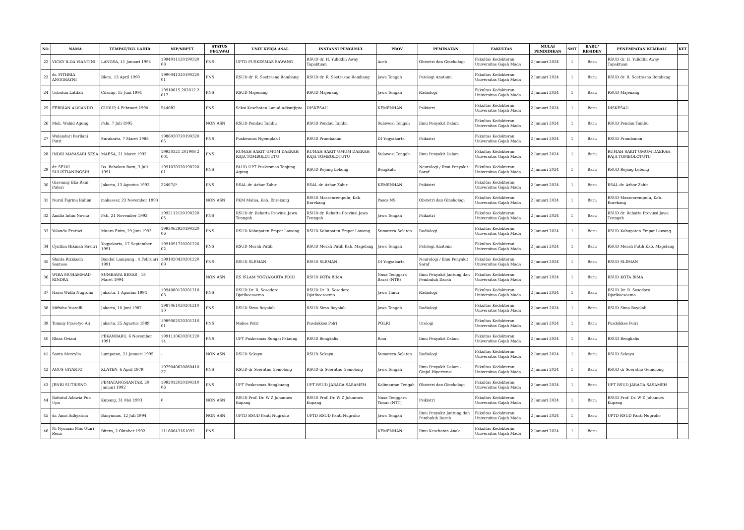| NO. | NAMA | TEMPAT/TGL LAHIR | NIP/NRPTT | STATUS PEGAWAI | UNIT KERJA ASAL | INSTANSI PENGUSUL | PROV | PEMINATAN | FAKULTAS | MULAI PENDIDIKAN | SMT | BARU/ RESIDEN | PENEMPATAN KEMBALI | KET |
| --- | --- | --- | --- | --- | --- | --- | --- | --- | --- | --- | --- | --- | --- | --- |
| 22 | VICKY ILDA VIANTINI | LANGSA, 11 Januari 1994 | 1994011120190320 08 | PNS | UPTD PUSKESMAS SAWANG | RSUD dr. H. Yuliddin Away Tapaktuan | Aceh | Obstetri dan Ginekologi | Fakultas Kedokteran Universitas Gajah Mada | 2 Januari 2024 | 1 | Baru | RSUD dr. H. Yuliddin Away Tapaktuan | |
| 23 | dr. FITHRIA ANGGRAYNI | Blora, 13 April 1990 | 1990041320190220 01 | PNS | RSUD dr. R. Soetrasno Rembang | RSUD dr. R. Soetrasno Rembang | Jawa Tengah | Patologi Anatomi | Fakultas Kedokteran Universitas Gajah Mada | 2 Januari 2024 | 1 | Baru | RSUD dr. R. Soetrasno Rembang | |
| 24 | Usbatun Latifah | Cilacap, 15 Juni 1991 | 19910615 202012 2 017 | PNS | RSUD Majenang | RSUD Majenang | Jawa Tengah | Radiologi | Fakultas Kedokteran Universitas Gajah Mada | 2 Januari 2024 | 1 | Baru | RSUD Majenang | |
| 25 | FEBRIAN ALVIANDO | CURUP, 4 Februari 1990 | 544082 | PNS | Seksi Kesehatan Lanud Adisutjipto | DISKESAU | KEMENHAN | Psikiatri | Fakultas Kedokteran Universitas Gajah Mada | 2 Januari 2024 | 1 | Baru | DISKESAU | |
| 26 | Moh. Wahid Agung | Palu, 7 Juli 1995 | | NON ASN | RSUD Pendau Tambu | RSUD Pendau Tambu | Sulawesi Tengah | Ilmu Penyakit Dalam | Fakultas Kedokteran Universitas Gajah Mada | 2 Januari 2024 | 1 | Baru | RSUD Pendau Tambu | |
| 27 | Wulandari Berliani Putri | Surakarta, 7 Maret 1986 | 1986030720190320 05 | PNS | Puskesmas Ngemplak I | RSUD Prambanan | DI Yogyakarta | Psikiatri | Fakultas Kedokteran Universitas Gajah Mada | 2 Januari 2024 | 1 | Baru | RSUD Prambanan | |
| 28 | INDRI MAYASARI SESA | MAESA, 21 Maret 1992 | 19920321 201908 2 001 | PNS | RUMAH SAKIT UMUM DAERAH RAJA TOMBOLOTUTU | RUMAH SAKIT UMUM DAERAH RAJA TOMBOLOTUTU | Sulawesi Tengah | Ilmu Penyakit Dalam | Fakultas Kedokteran Universitas Gajah Mada | 2 Januari 2024 | 1 | Baru | RUMAH SAKIT UMUM DAERAH RAJA TOMBOLOTUTU | |
| 29 | dr. SELVI SULISTIANINGSIH | Ds. Babakan Baru, 3 Juli 1991 | 1991070320190220 01 | PNS | BLUD UPT Puskesmas Tanjung Agung | RSUD Rejang Lebong | Bengkulu | Neurologi / Ilmu Penyakit Saraf | Fakultas Kedokteran Universitas Gajah Mada | 2 Januari 2024 | 1 | Baru | RSUD Rejang Lebong | |
| 30 | Giavanny Eka Rani Puteri | Jakarta, 13 Agustus 1992 | 22467/P | PNS | RSAL dr. Azhar Zahir | RSAL dr. Azhar Zahir | KEMENHAN | Psikiatri | Fakultas Kedokteran Universitas Gajah Mada | 2 Januari 2024 | 1 | Baru | RSAL dr. Azhar Zahir | |
| 31 | Nurul Fajrina Rahim | makassar, 23 November 1993 | | NON ASN | PKM Malua, Kab. Enrekang | RSUD Massenrempulu, Kab. Enrekang | Pasca NS | Obstetri dan Ginekologi | Fakultas Kedokteran Universitas Gajah Mada | 2 Januari 2024 | 1 | Baru | RSUD Massenrempulu, Kab. Enrekang | |
| 32 | Amilia Intan Novita | Pati, 21 November 1992 | 1992112120190220 05 | PNS | RSUD dr. Rehatta Provinsi Jawa Tenngah | RSUD dr. Rehatta Provinsi Jawa Tenngah | Jawa Tengah | Psikiatri | Fakultas Kedokteran Universitas Gajah Mada | 2 Januari 2024 | 1 | Baru | RSUD dr. Rehatta Provinsi Jawa Tenngah | |
| 33 | Yolanda Fratiwi | Muara Enim, 29 Juni 1993 | 1993062920190320 06 | PNS | RSUD Kabupaten Empat Lawang | RSUD Kabupaten Empat Lawang | Sumatera Selatan | Radiologi | Fakultas Kedokteran Universitas Gajah Mada | 2 Januari 2024 | 1 | Baru | RSUD Kabupaten Empat Lawang | |
| 34 | Cynthia Hikmah Savitri | Yogyakarta, 17 September 1991 | 1991091720201220 02 | PNS | RSUD Merah Putih | RSUD Merah Putih Kab. Magelang | Jawa Tengah | Patologi Anatomi | Fakultas Kedokteran Universitas Gajah Mada | 2 Januari 2024 | 1 | Baru | RSUD Merah Putih Kab. Magelang | |
| 35 | Shinta Rizkiasih Santoso | Bandar Lampung , 4 Februari 1991 | 1991020420201220 09 | PNS | RSUD SLEMAN | RSUD SLEMAN | DI Yogyakarta | Neurologi / Ilmu Penyakit Saraf | Fakultas Kedokteran Universitas Gajah Mada | 2 Januari 2024 | 1 | Baru | RSUD SLEMAN | |
| 36 | WIRA MUHAMMAD RINDRA | SUMBAWA BESAR , 18 Maret 1994 | | NON ASN | RS ISLAM YOGYAKARTA PDHI | RSUD KOTA BIMA | Nusa Tenggara Barat (NTB) | Ilmu Penyakit Jantung dan Pembuluh Darah | Fakultas Kedokteran Universitas Gajah Mada | 2 Januari 2024 | 1 | Baru | RSUD KOTA BIMA | |
| 37 | Hario Widhi Nugroho | Jakarta, 1 Agustus 1994 | 1994080120201210 03 | PNS | RSUD Dr. R. Sosodoro Djatikoesoemo | RSUD Dr. R. Sosodoro Djatikoesoemo | Jawa Timur | Radiologi | Fakultas Kedokteran Universitas Gajah Mada | 2 Januari 2024 | 1 | Baru | RSUD Dr. R. Sosodoro Djatikoesoemo | |
| 38 | Miftaha Yusrafli | Jakarta, 10 Juni 1987 | 1987061020201210 10 | PNS | RSUD Simo Boyolali | RSUD Simo Boyolali | Jawa Tengah | Radiologi | Fakultas Kedokteran Universitas Gajah Mada | 2 Januari 2024 | 1 | Baru | RSUD Simo Boyolali | |
| 39 | Tommy Prasetyo Ali | Jakarta, 25 Agustus 1989 | 1989082520201210 01 | PNS | Mabes Polri | Pusdokkes Polri | POLRI | Urologi | Fakultas Kedokteran Universitas Gajah Mada | 2 Januari 2024 | 1 | Baru | Pusdokkes Polri | |
| 40 | Rhisa Oviani | PEKANBARU, 6 November 1991 | 1991110620201220 14 | PNS | UPT Puskesmas Sungai Pakning | RSUD Bengkalis | Riau | Ilmu Penyakit Dalam | Fakultas Kedokteran Universitas Gajah Mada | 2 Januari 2024 | 1 | Baru | RSUD Bengkalis | |
| 41 | Santa Mercylia | Lumpatan, 21 Januari 1995 | - | NON ASN | RSUD Sekayu | RSUD Sekayu | Sumatera Selatan | Radiologi | Fakultas Kedokteran Universitas Gajah Mada | 2 Januari 2024 | 1 | Baru | RSUD Sekayu | |
| 42 | AGUS GIYARTO | KLATEN, 6 April 1979 | 1979040620060410 27 | PNS | RSUD dr Soeratno Gemolong | RSUD dr Soeratno Gemolong | Jawa Tengah | Ilmu Penyakit Dalam - Ginjal Hipertensi | Fakultas Kedokteran Universitas Gajah Mada | 2 Januari 2024 | 1 | Baru | RSUD dr Soeratno Gemolong | |
| 43 | JENRI SUTRISNO | PEMATANGSIANTAR, 20 Januari 1992 | 1992012020190310 06 | PNS | UPT Puskesmas Bangkuang | UPT RSUD JARAGA SASAMEH | Kalimantan Tengah | Obstetri dan Ginekologi | Fakultas Kedokteran Universitas Gajah Mada | 2 Januari 2024 | 1 | Baru | UPT RSUD JARAGA SASAMEH | |
| 44 | Rafiatul Adawia Pua Upa | Kupang, 31 Mei 1993 | 0 | NON ASN | RSUD Prof. Dr. W Z Johannes Kupang | RSUD Prof. Dr. W Z Johannes Kupang | Nusa Tenggara Timur (NTT) | Psikiatri | Fakultas Kedokteran Universitas Gajah Mada | 2 Januari 2024 | 1 | Baru | RSUD Prof. Dr. W Z Johannes Kupang | |
| 45 | dr. Amri Adhyatma | Banyumas, 12 Juli 1994 | | NON ASN | UPTD RSUD Panti Nugroho | UPTD RSUD Panti Nugroho | Jawa Tengah | Ilmu Penyakit Jantung dan Pembuluh Darah | Fakultas Kedokteran Universitas Gajah Mada | 2 Januari 2024 | 1 | Baru | UPTD RSUD Panti Nugroho | |
| 46 | Ni Nyoman Mas Utari Rena | Bitera, 2 Oktober 1992 | 11160043161092 | PNS | | | KEMENHAN | Ilmu Kesehatan Anak | Fakultas Kedokteran Universitas Gajah Mada | 2 Januari 2024 | 1 | Baru | | |